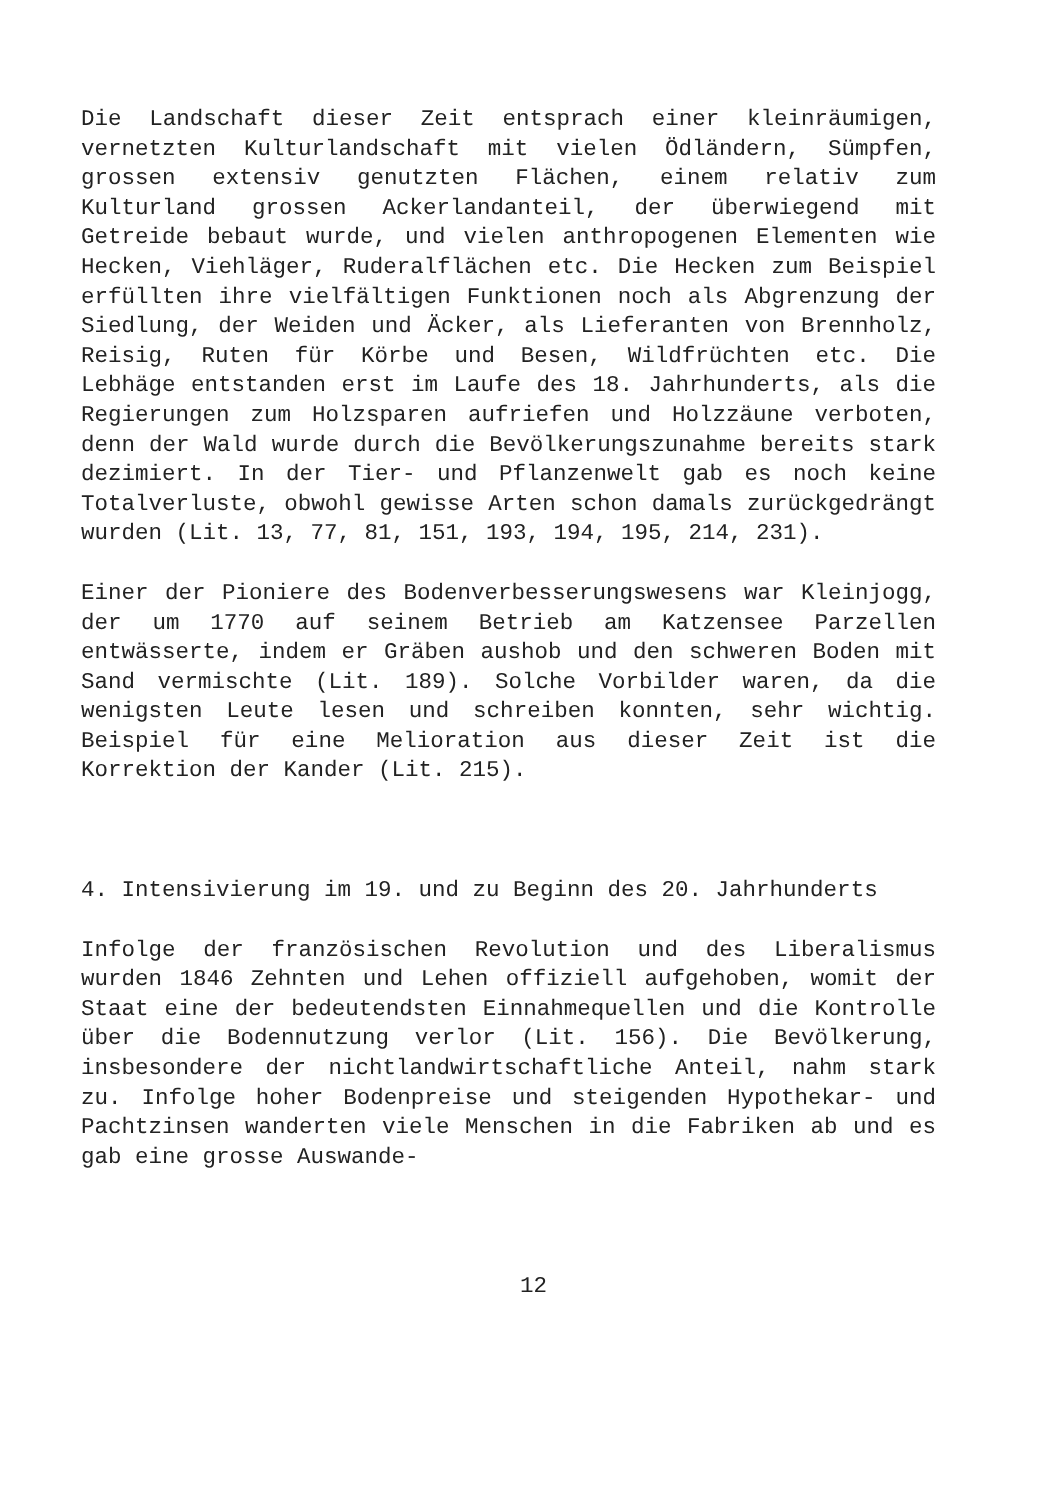Die Landschaft dieser Zeit entsprach einer kleinräumigen, vernetzten Kulturlandschaft mit vielen Ödländern, Sümpfen, grossen extensiv genutzten Flächen, einem relativ zum Kulturland grossen Ackerlandanteil, der überwiegend mit Getreide bebaut wurde, und vielen anthropogenen Elementen wie Hecken, Viehläger, Ruderalflächen etc. Die Hecken zum Beispiel erfüllten ihre vielfältigen Funktionen noch als Abgrenzung der Siedlung, der Weiden und Äcker, als Lieferanten von Brennholz, Reisig, Ruten für Körbe und Besen, Wildfrüchten etc. Die Lebhäge entstanden erst im Laufe des 18. Jahrhunderts, als die Regierungen zum Holzsparen aufriefen und Holzzäune verboten, denn der Wald wurde durch die Bevölkerungszunahme bereits stark dezimiert. In der Tier- und Pflanzenwelt gab es noch keine Totalverluste, obwohl gewisse Arten schon damals zurückgedrängt wurden (Lit. 13, 77, 81, 151, 193, 194, 195, 214, 231).
Einer der Pioniere des Bodenverbesserungswesens war Kleinjogg, der um 1770 auf seinem Betrieb am Katzensee Parzellen entwässerte, indem er Gräben aushob und den schweren Boden mit Sand vermischte (Lit. 189). Solche Vorbilder waren, da die wenigsten Leute lesen und schreiben konnten, sehr wichtig. Beispiel für eine Melioration aus dieser Zeit ist die Korrektion der Kander (Lit. 215).
4. Intensivierung im 19. und zu Beginn des 20. Jahrhunderts
Infolge der französischen Revolution und des Liberalismus wurden 1846 Zehnten und Lehen offiziell aufgehoben, womit der Staat eine der bedeutendsten Einnahmequellen und die Kontrolle über die Bodennutzung verlor (Lit. 156). Die Bevölkerung, insbesondere der nichtlandwirtschaftliche Anteil, nahm stark zu. Infolge hoher Bodenpreise und steigenden Hypothekar- und Pachtzinsen wanderten viele Menschen in die Fabriken ab und es gab eine grosse Auswande-
12